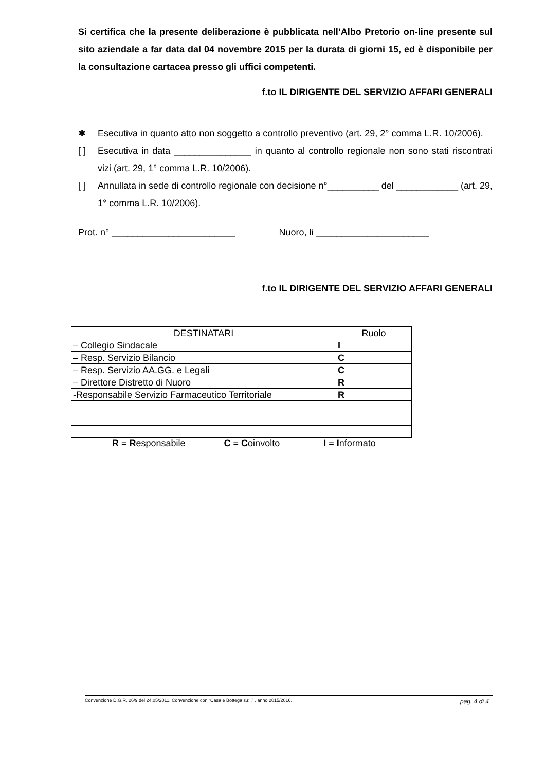Si certifica che la presente deliberazione è pubblicata nell’Albo Pretorio on-line presente sul sito aziendale a far data dal 04 novembre 2015 per la durata di giorni 15, ed è disponibile per la consultazione cartacea presso gli uffici competenti.
f.to IL DIRIGENTE DEL SERVIZIO AFFARI GENERALI
✱ Esecutiva in quanto atto non soggetto a controllo preventivo (art. 29, 2° comma L.R. 10/2006).
[ ] Esecutiva in data _______________ in quanto al controllo regionale non sono stati riscontrati vizi (art. 29, 1° comma L.R. 10/2006).
[ ] Annullata in sede di controllo regionale con decisione n°__________ del ____________ (art. 29, 1° comma L.R. 10/2006).
Prot. n° ________________________ Nuoro, li ______________________
f.to IL DIRIGENTE DEL SERVIZIO AFFARI GENERALI
| DESTINATARI | Ruolo |
| – Collegio Sindacale | I |
| – Resp. Servizio Bilancio | C |
| – Resp. Servizio AA.GG. e Legali | C |
| – Direttore Distretto di Nuoro | R |
| -Responsabile Servizio Farmaceutico Territoriale | R |
R = Responsabile C = Coinvolto I = Informato
Convenzione D.G.R. 26/9 del 24.05/2011. Convenzione con “Casa e Bottega s.r.l.” . anno 2015/2016. pag. 4 di 4